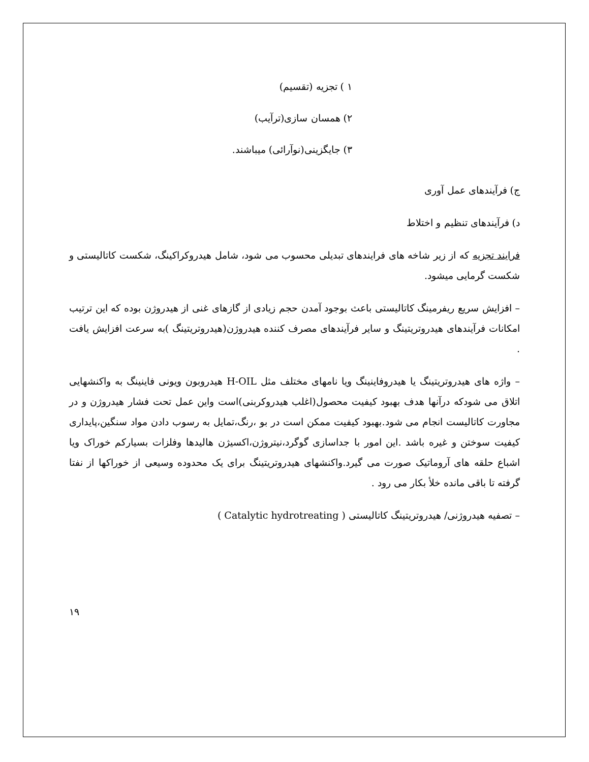١ ) تجزیه (تقسیم)
٢) همسان سازی(ترآیب)
٣) جایگزینی(نوآرائی) میباشند.
ج) فرآیندهای عمل آوری
د) فرآیندهای تنظیم و اختلاط
فرایند تجزیه که از زیر شاخه های فرایندهای تبدیلی محسوب می شود، شامل هیدروکراکینگ، شکست کاتالیستی و شکست گرمایی میشود.
– افزایش سریع ریفرمینگ کاتالیستی باعث بوجود آمدن حجم زیادی از گازهای غنی از هیدروژن بوده که این ترتیب امکانات فرآیندهای هیدروتریتینگ و سایر فرآیندهای مصرف کننده هیدروژن(هیدروتریتینگ )به سرعت افزایش یافت .
– واژه های هیدروتریتینگ یا هیدروفاینینگ ویا نامهای مختلف مثل H-OIL هیدروبون ویونی فاینینگ به واکنشهایی اتلاق می شودکه درآنها هدف بهبود کیفیت محصول(اغلب هیدروکربنی)است واین عمل تحت فشار هیدروژن و در مجاورت کاتالیست انجام می شود.بهبود کیفیت ممکن است در بو ،رنگ،تمایل به رسوب دادن مواد سنگین،پایداری کیفیت سوختن و غیره باشد .این امور با جداسازی گوگرد،نیتروژن،اکسیژن هالیدها وفلزات بسیارکم خوراک ویا اشباع حلقه های آروماتیک صورت می گیرد.واکنشهای هیدروتریتینگ برای یک محدوده وسیعی از خوراکها از نفتا گرفته تا باقی مانده خلأ بکار می رود .
– تصفیه هیدروژنی/ هیدروتریتینگ کاتالیستی ( Catalytic hydrotreating )
١٩